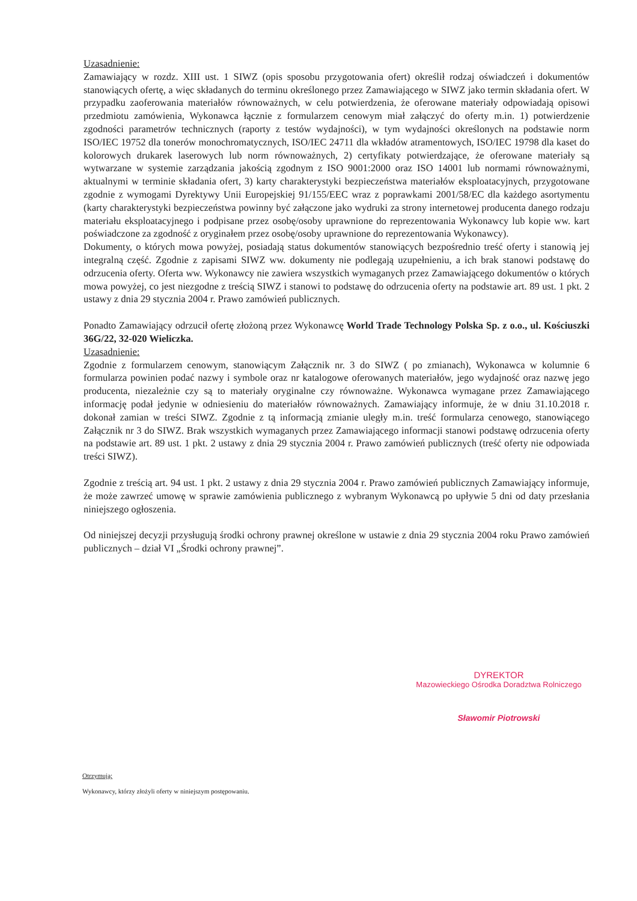Uzasadnienie:
Zamawiający w rozdz. XIII ust. 1 SIWZ (opis sposobu przygotowania ofert) określił rodzaj oświadczeń i dokumentów stanowiących ofertę, a więc składanych do terminu określonego przez Zamawiającego w SIWZ jako termin składania ofert. W przypadku zaoferowania materiałów równoważnych, w celu potwierdzenia, że oferowane materiały odpowiadają opisowi przedmiotu zamówienia, Wykonawca łącznie z formularzem cenowym miał załączyć do oferty m.in. 1) potwierdzenie zgodności parametrów technicznych (raporty z testów wydajności), w tym wydajności określonych na podstawie norm ISO/IEC 19752 dla tonerów monochromatycznych, ISO/IEC 24711 dla wkładów atramentowych, ISO/IEC 19798 dla kaset do kolorowych drukarek laserowych lub norm równoważnych, 2) certyfikaty potwierdzające, że oferowane materiały są wytwarzane w systemie zarządzania jakością zgodnym z ISO 9001:2000 oraz ISO 14001 lub normami równoważnymi, aktualnymi w terminie składania ofert, 3) karty charakterystyki bezpieczeństwa materiałów eksploatacyjnych, przygotowane zgodnie z wymogami Dyrektywy Unii Europejskiej 91/155/EEC wraz z poprawkami 2001/58/EC dla każdego asortymentu (karty charakterystyki bezpieczeństwa powinny być załączone jako wydruki za strony internetowej producenta danego rodzaju materiału eksploatacyjnego i podpisane przez osobę/osoby uprawnione do reprezentowania Wykonawcy lub kopie ww. kart poświadczone za zgodność z oryginałem przez osobę/osoby uprawnione do reprezentowania Wykonawcy).
Dokumenty, o których mowa powyżej, posiadają status dokumentów stanowiących bezpośrednio treść oferty i stanowią jej integralną część. Zgodnie z zapisami SIWZ ww. dokumenty nie podlegają uzupełnieniu, a ich brak stanowi podstawę do odrzucenia oferty. Oferta ww. Wykonawcy nie zawiera wszystkich wymaganych przez Zamawiającego dokumentów o których mowa powyżej, co jest niezgodne z treścią SIWZ i stanowi to podstawę do odrzucenia oferty na podstawie art. 89 ust. 1 pkt. 2 ustawy z dnia 29 stycznia 2004 r. Prawo zamówień publicznych.
Ponadto Zamawiający odrzucił ofertę złożoną przez Wykonawcę World Trade Technology Polska Sp. z o.o., ul. Kościuszki 36G/22, 32-020 Wieliczka.
Uzasadnienie:
Zgodnie z formularzem cenowym, stanowiącym Załącznik nr. 3 do SIWZ ( po zmianach), Wykonawca w kolumnie 6 formularza powinien podać nazwy i symbole oraz nr katalogowe oferowanych materiałów, jego wydajność oraz nazwę jego producenta, niezależnie czy są to materiały oryginalne czy równoważne. Wykonawca wymagane przez Zamawiającego informację podał jedynie w odniesieniu do materiałów równoważnych. Zamawiający informuje, że w dniu 31.10.2018 r. dokonał zamian w treści SIWZ. Zgodnie z tą informacją zmianie uległy m.in. treść formularza cenowego, stanowiącego Załącznik nr 3 do SIWZ. Brak wszystkich wymaganych przez Zamawiającego informacji stanowi podstawę odrzucenia oferty na podstawie art. 89 ust. 1 pkt. 2 ustawy z dnia 29 stycznia 2004 r. Prawo zamówień publicznych (treść oferty nie odpowiada treści SIWZ).
Zgodnie z treścią art. 94 ust. 1 pkt. 2 ustawy z dnia 29 stycznia 2004 r. Prawo zamówień publicznych Zamawiający informuje, że może zawrzeć umowę w sprawie zamówienia publicznego z wybranym Wykonawcą po upływie 5 dni od daty przesłania niniejszego ogłoszenia.
Od niniejszej decyzji przysługują środki ochrony prawnej określone w ustawie z dnia 29 stycznia 2004 roku Prawo zamówień publicznych – dział VI „Środki ochrony prawnej”.
DYREKTOR
Mazowieckiego Ośrodka Doradztwa Rolniczego
Sławomir Piotrowski
Otrzymują:
Wykonawcy, którzy złożyli oferty w niniejszym postępowaniu.